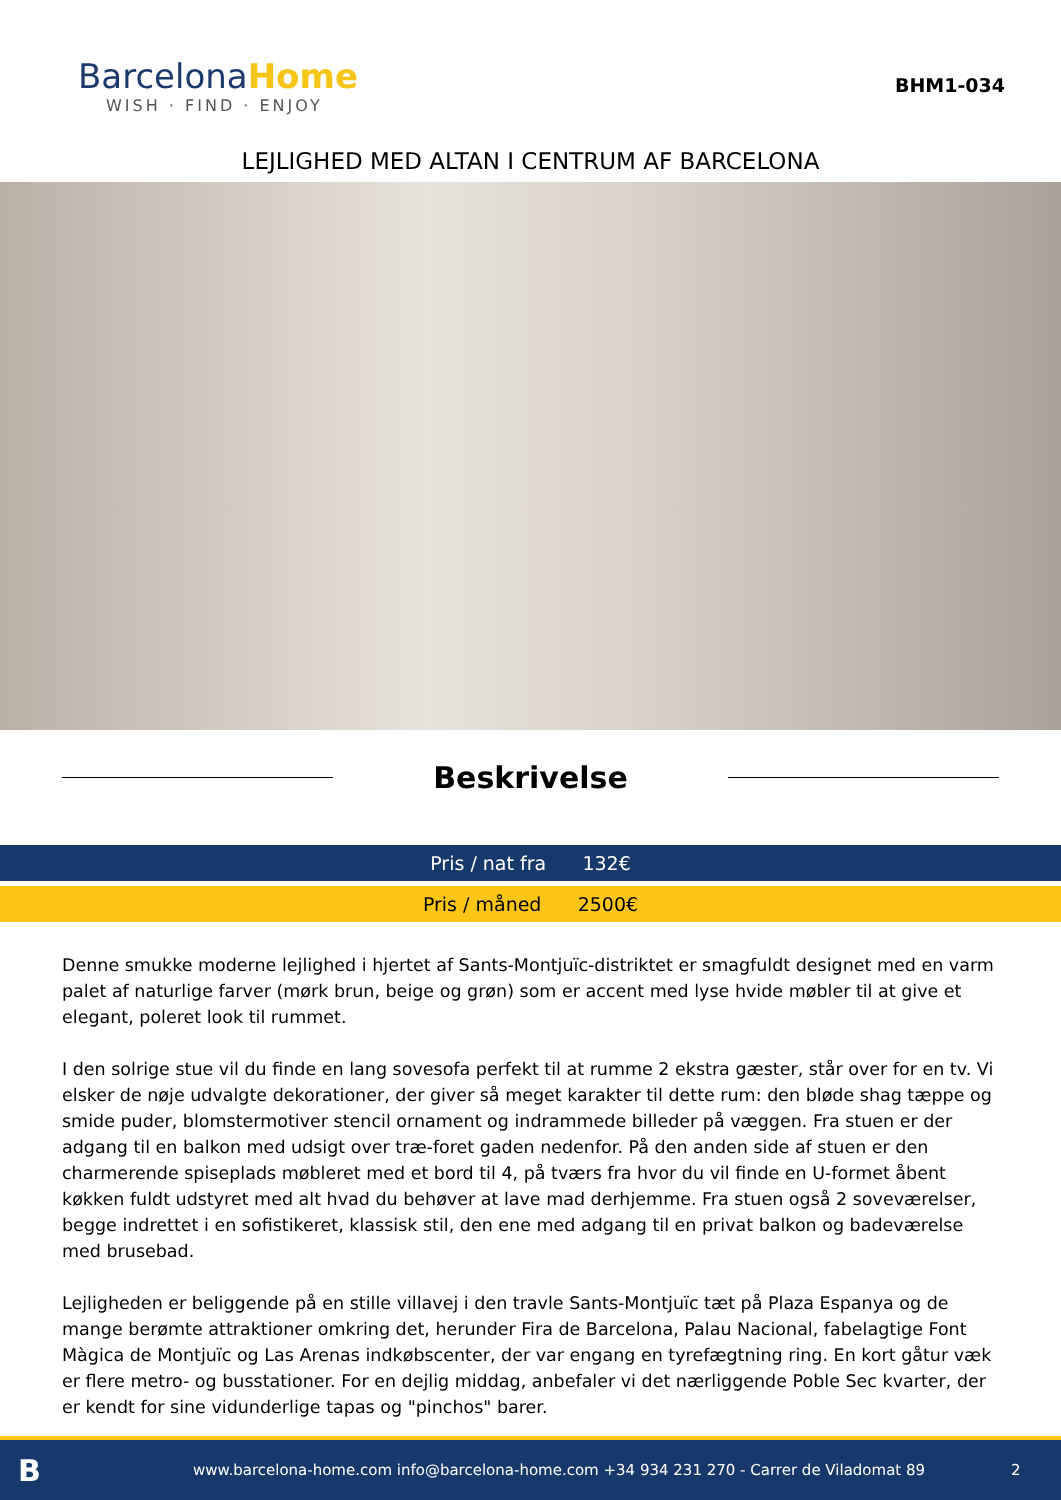BarcelonaHome
WISH · FIND · ENJOY
BHM1-034
LEJLIGHED MED ALTAN I CENTRUM AF BARCELONA
Beskrivelse
Pris / nat fra 132€
Pris / måned 2500€
Denne smukke moderne lejlighed i hjertet af Sants-Montjuïc-distriktet er smagfuldt designet med en varm palet af naturlige farver (mørk brun, beige og grøn) som er accent med lyse hvide møbler til at give et elegant, poleret look til rummet.
I den solrige stue vil du finde en lang sovesofa perfekt til at rumme 2 ekstra gæster, står over for en tv. Vi elsker de nøje udvalgte dekorationer, der giver så meget karakter til dette rum: den bløde shag tæppe og smide puder, blomstermotiver stencil ornament og indrammede billeder på væggen. Fra stuen er der adgang til en balkon med udsigt over træ-foret gaden nedenfor. På den anden side af stuen er den charmerende spiseplads møbleret med et bord til 4, på tværs fra hvor du vil finde en U-formet åbent køkken fuldt udstyret med alt hvad du behøver at lave mad derhjemme. Fra stuen også 2 soveværelser, begge indrettet i en sofistikeret, klassisk stil, den ene med adgang til en privat balkon og badeværelse med brusebad.
Lejligheden er beliggende på en stille villavej i den travle Sants-Montjuïc tæt på Plaza Espanya og de mange berømte attraktioner omkring det, herunder Fira de Barcelona, Palau Nacional, fabelagtige Font Màgica de Montjuïc og Las Arenas indkøbscenter, der var engang en tyrefægtning ring. En kort gåtur væk er flere metro- og busstationer. For en dejlig middag, anbefaler vi det nærliggende Poble Sec kvarter, der er kendt for sine vidunderlige tapas og "pinchos" barer.
B
www.barcelona-home.com info@barcelona-home.com +34 934 231 270 - Carrer de Viladomat 89
2